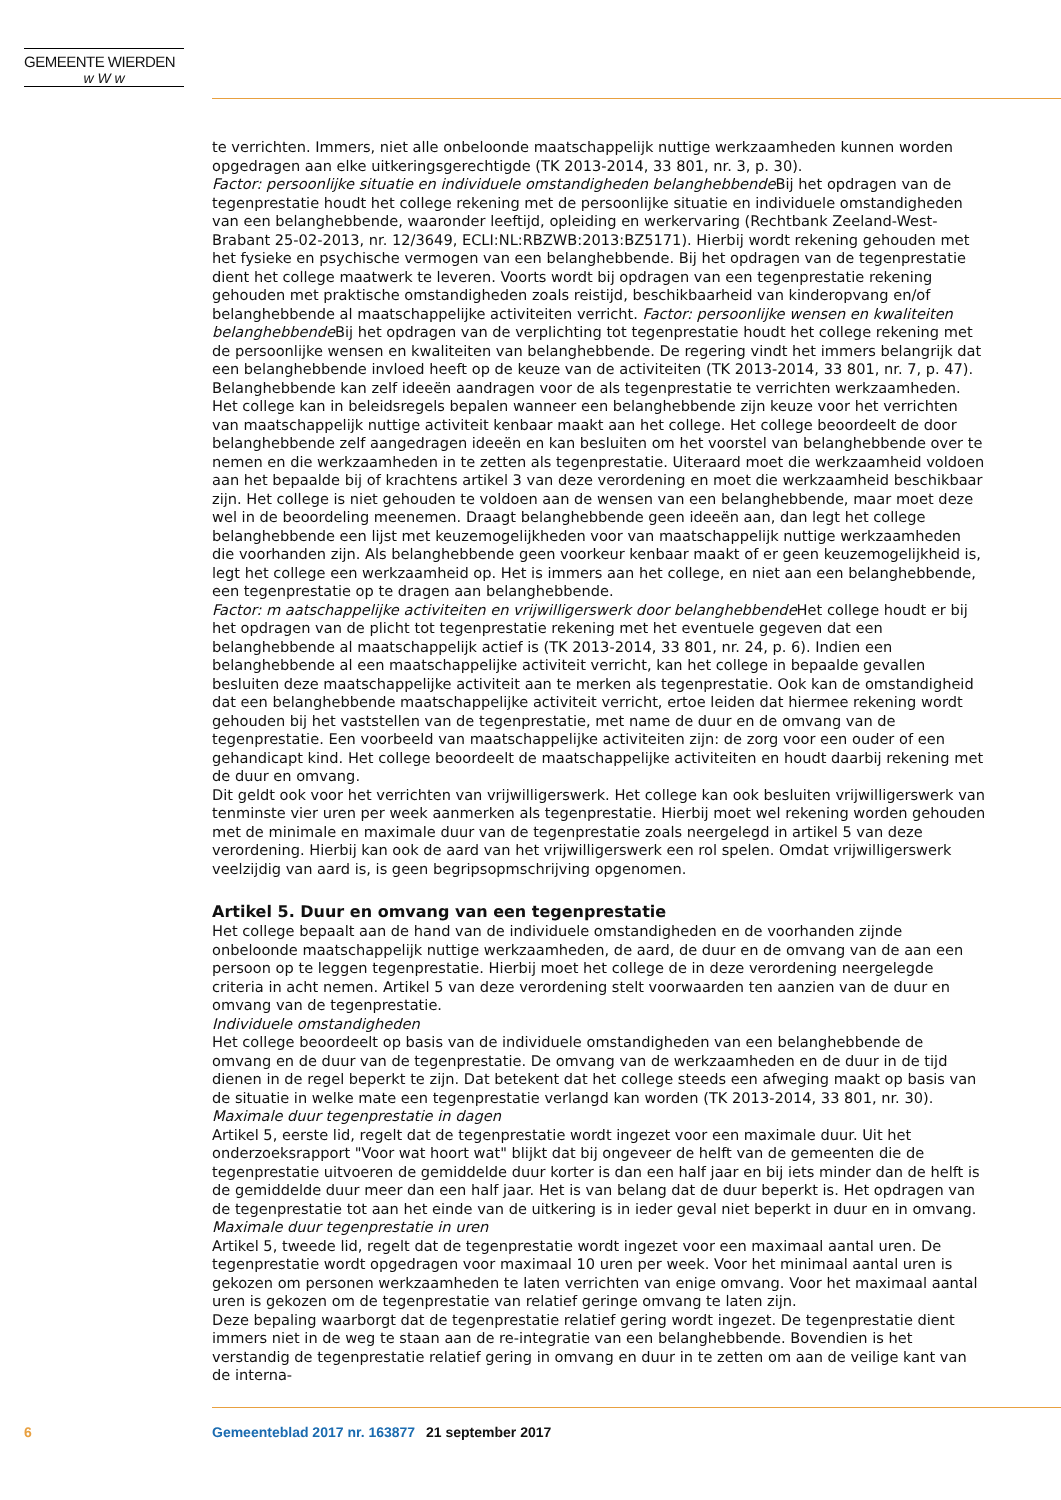GEMEENTE WIERDEN
w W w
te verrichten. Immers, niet alle onbeloonde maatschappelijk nuttige werkzaamheden kunnen worden opgedragen aan elke uitkeringsgerechtigde (TK 2013-2014, 33 801, nr. 3, p. 30).
Factor: persoonlijke situatie en individuele omstandigheden belanghebbende Bij het opdragen van de tegenprestatie houdt het college rekening met de persoonlijke situatie en individuele omstandigheden van een belanghebbende, waaronder leeftijd, opleiding en werkervaring (Rechtbank Zeeland-West-Brabant 25-02-2013, nr. 12/3649, ECLI:NL:RBZWB:2013:BZ5171). Hierbij wordt rekening gehouden met het fysieke en psychische vermogen van een belanghebbende. Bij het opdragen van de tegenprestatie dient het college maatwerk te leveren. Voorts wordt bij opdragen van een tegenprestatie rekening gehouden met praktische omstandigheden zoals reistijd, beschikbaarheid van kinderopvang en/of belanghebbende al maatschappelijke activiteiten verricht. Factor: persoonlijke wensen en kwaliteiten belanghebbende Bij het opdragen van de verplichting tot tegenprestatie houdt het college rekening met de persoonlijke wensen en kwaliteiten van belanghebbende. De regering vindt het immers belangrijk dat een belanghebbende invloed heeft op de keuze van de activiteiten (TK 2013-2014, 33 801, nr. 7, p. 47). Belanghebbende kan zelf ideeën aandragen voor de als tegenprestatie te verrichten werkzaamheden. Het college kan in beleidsregels bepalen wanneer een belanghebbende zijn keuze voor het verrichten van maatschappelijk nuttige activiteit kenbaar maakt aan het college. Het college beoordeelt de door belanghebbende zelf aangedragen ideeën en kan besluiten om het voorstel van belanghebbende over te nemen en die werkzaamheden in te zetten als tegenprestatie. Uiteraard moet die werkzaamheid voldoen aan het bepaalde bij of krachtens artikel 3 van deze verordening en moet die werkzaamheid beschikbaar zijn. Het college is niet gehouden te voldoen aan de wensen van een belanghebbende, maar moet deze wel in de beoordeling meenemen. Draagt belanghebbende geen ideeën aan, dan legt het college belanghebbende een lijst met keuzemogelijkheden voor van maatschappelijk nuttige werkzaamheden die voorhanden zijn. Als belanghebbende geen voorkeur kenbaar maakt of er geen keuzemogelijkheid is, legt het college een werkzaamheid op. Het is immers aan het college, en niet aan een belanghebbende, een tegenprestatie op te dragen aan belanghebbende.
Factor: m aatschappelijke activiteiten en vrijwilligerswerk door belanghebbende Het college houdt er bij het opdragen van de plicht tot tegenprestatie rekening met het eventuele gegeven dat een belanghebbende al maatschappelijk actief is (TK 2013-2014, 33 801, nr. 24, p. 6). Indien een belanghebbende al een maatschappelijke activiteit verricht, kan het college in bepaalde gevallen besluiten deze maatschappelijke activiteit aan te merken als tegenprestatie. Ook kan de omstandigheid dat een belanghebbende maatschappelijke activiteit verricht, ertoe leiden dat hiermee rekening wordt gehouden bij het vaststellen van de tegenprestatie, met name de duur en de omvang van de tegenprestatie. Een voorbeeld van maatschappelijke activiteiten zijn: de zorg voor een ouder of een gehandicapt kind. Het college beoordeelt de maatschappelijke activiteiten en houdt daarbij rekening met de duur en omvang.
Dit geldt ook voor het verrichten van vrijwilligerswerk. Het college kan ook besluiten vrijwilligerswerk van tenminste vier uren per week aanmerken als tegenprestatie. Hierbij moet wel rekening worden gehouden met de minimale en maximale duur van de tegenprestatie zoals neergelegd in artikel 5 van deze verordening. Hierbij kan ook de aard van het vrijwilligerswerk een rol spelen. Omdat vrijwilligerswerk veelzijdig van aard is, is geen begripsopmschrijving opgenomen.
Artikel 5. Duur en omvang van een tegenprestatie
Het college bepaalt aan de hand van de individuele omstandigheden en de voorhanden zijnde onbeloonde maatschappelijk nuttige werkzaamheden, de aard, de duur en de omvang van de aan een persoon op te leggen tegenprestatie. Hierbij moet het college de in deze verordening neergelegde criteria in acht nemen. Artikel 5 van deze verordening stelt voorwaarden ten aanzien van de duur en omvang van de tegenprestatie.
Individuele omstandigheden
Het college beoordeelt op basis van de individuele omstandigheden van een belanghebbende de omvang en de duur van de tegenprestatie. De omvang van de werkzaamheden en de duur in de tijd dienen in de regel beperkt te zijn. Dat betekent dat het college steeds een afweging maakt op basis van de situatie in welke mate een tegenprestatie verlangd kan worden (TK 2013-2014, 33 801, nr. 30).
Maximale duur tegenprestatie in dagen
Artikel 5, eerste lid, regelt dat de tegenprestatie wordt ingezet voor een maximale duur. Uit het onderzoeksrapport "Voor wat hoort wat" blijkt dat bij ongeveer de helft van de gemeenten die de tegenprestatie uitvoeren de gemiddelde duur korter is dan een half jaar en bij iets minder dan de helft is de gemiddelde duur meer dan een half jaar. Het is van belang dat de duur beperkt is. Het opdragen van de tegenprestatie tot aan het einde van de uitkering is in ieder geval niet beperkt in duur en in omvang.
Maximale duur tegenprestatie in uren
Artikel 5, tweede lid, regelt dat de tegenprestatie wordt ingezet voor een maximaal aantal uren. De tegenprestatie wordt opgedragen voor maximaal 10 uren per week. Voor het minimaal aantal uren is gekozen om personen werkzaamheden te laten verrichten van enige omvang. Voor het maximaal aantal uren is gekozen om de tegenprestatie van relatief geringe omvang te laten zijn.
Deze bepaling waarborgt dat de tegenprestatie relatief gering wordt ingezet. De tegenprestatie dient immers niet in de weg te staan aan de re-integratie van een belanghebbende. Bovendien is het verstandig de tegenprestatie relatief gering in omvang en duur in te zetten om aan de veilige kant van de interna-
6 Gemeenteblad 2017 nr. 163877 21 september 2017